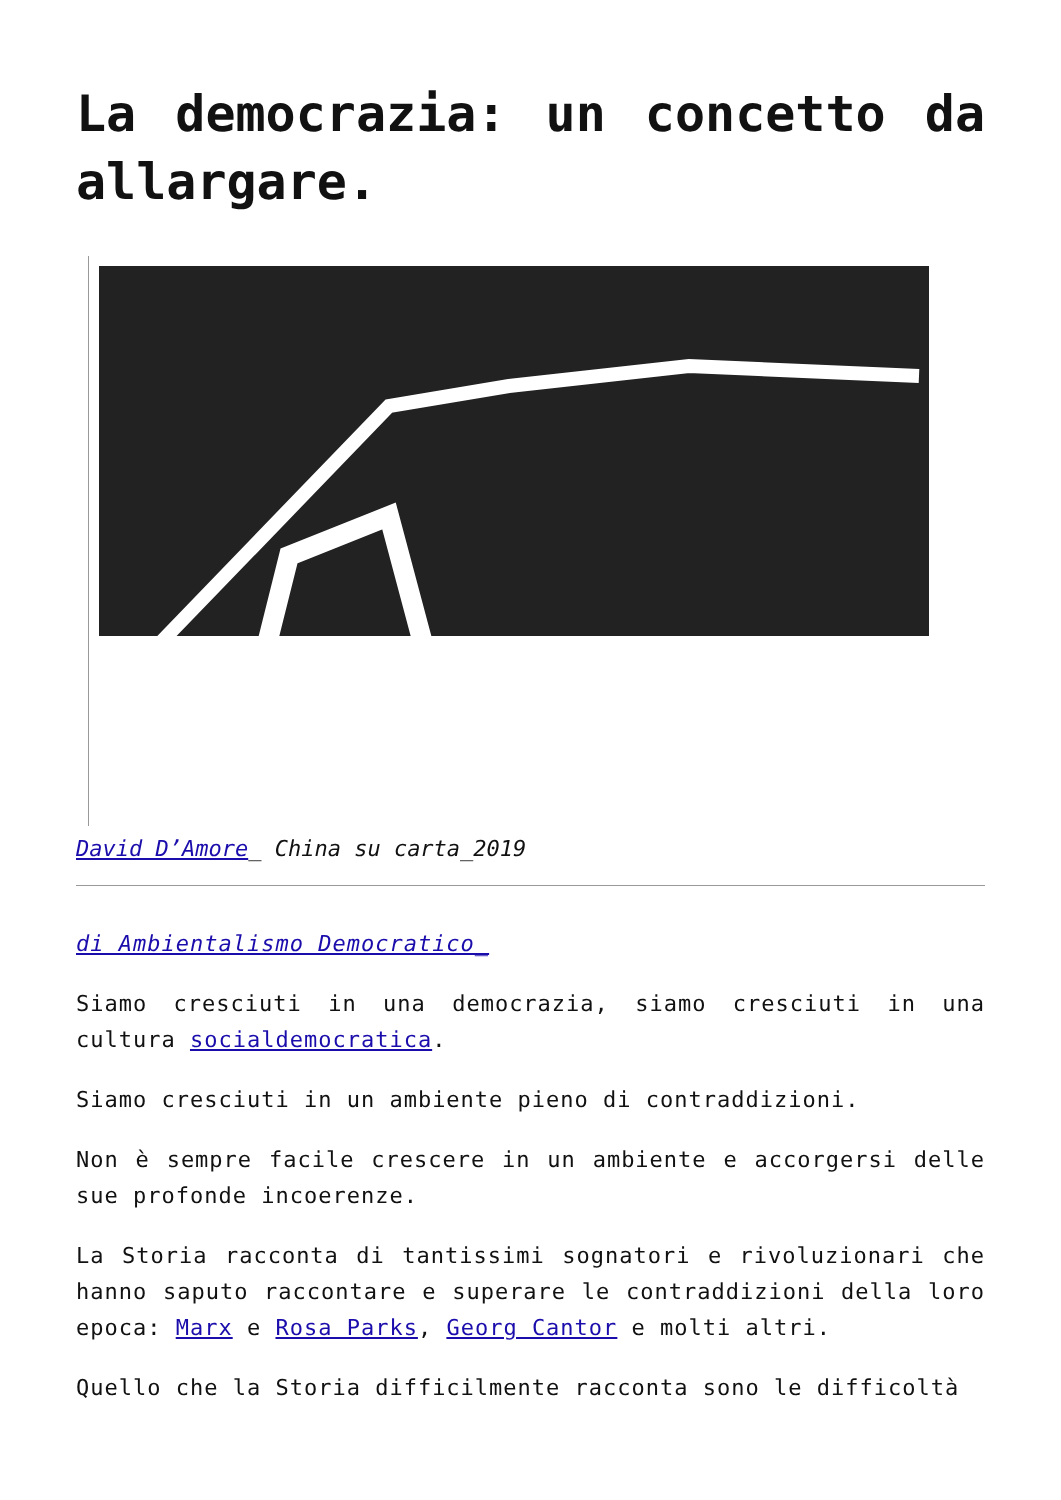La democrazia: un concetto da allargare.
David D’Amore_ China su carta_2019
di Ambientalismo Democratico_
Siamo cresciuti in una democrazia, siamo cresciuti in una cultura socialdemocratica.
Siamo cresciuti in un ambiente pieno di contraddizioni.
Non è sempre facile crescere in un ambiente e accorgersi delle sue profonde incoerenze.
La Storia racconta di tantissimi sognatori e rivoluzionari che hanno saputo raccontare e superare le contraddizioni della loro epoca: Marx e Rosa Parks, Georg Cantor e molti altri.
Quello che la Storia difficilmente racconta sono le difficoltà